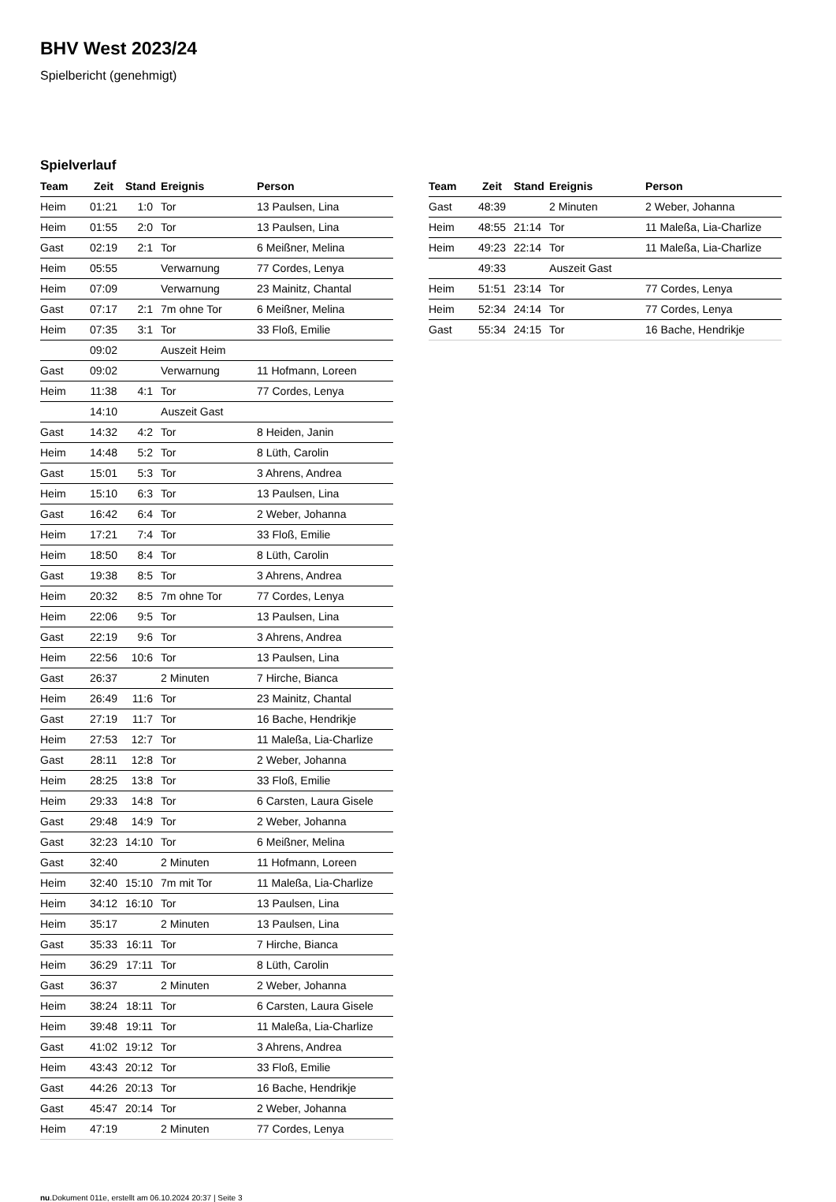BHV West 2023/24
Spielbericht (genehmigt)
Spielverlauf
| Team | Zeit | Stand | Ereignis | Person |
| --- | --- | --- | --- | --- |
| Heim | 01:21 | 1:0 | Tor | 13 Paulsen, Lina |
| Heim | 01:55 | 2:0 | Tor | 13 Paulsen, Lina |
| Gast | 02:19 | 2:1 | Tor | 6 Meißner, Melina |
| Heim | 05:55 | | Verwarnung | 77 Cordes, Lenya |
| Heim | 07:09 | | Verwarnung | 23 Mainitz, Chantal |
| Gast | 07:17 | 2:1 | 7m ohne Tor | 6 Meißner, Melina |
| Heim | 07:35 | 3:1 | Tor | 33 Floß, Emilie |
| | 09:02 | | Auszeit Heim | |
| Gast | 09:02 | | Verwarnung | 11 Hofmann, Loreen |
| Heim | 11:38 | 4:1 | Tor | 77 Cordes, Lenya |
| | 14:10 | | Auszeit Gast | |
| Gast | 14:32 | 4:2 | Tor | 8 Heiden, Janin |
| Heim | 14:48 | 5:2 | Tor | 8 Lüth, Carolin |
| Gast | 15:01 | 5:3 | Tor | 3 Ahrens, Andrea |
| Heim | 15:10 | 6:3 | Tor | 13 Paulsen, Lina |
| Gast | 16:42 | 6:4 | Tor | 2 Weber, Johanna |
| Heim | 17:21 | 7:4 | Tor | 33 Floß, Emilie |
| Heim | 18:50 | 8:4 | Tor | 8 Lüth, Carolin |
| Gast | 19:38 | 8:5 | Tor | 3 Ahrens, Andrea |
| Heim | 20:32 | 8:5 | 7m ohne Tor | 77 Cordes, Lenya |
| Heim | 22:06 | 9:5 | Tor | 13 Paulsen, Lina |
| Gast | 22:19 | 9:6 | Tor | 3 Ahrens, Andrea |
| Heim | 22:56 | 10:6 | Tor | 13 Paulsen, Lina |
| Gast | 26:37 | | 2 Minuten | 7 Hirche, Bianca |
| Heim | 26:49 | 11:6 | Tor | 23 Mainitz, Chantal |
| Gast | 27:19 | 11:7 | Tor | 16 Bache, Hendrikje |
| Heim | 27:53 | 12:7 | Tor | 11 Maleßa, Lia-Charlize |
| Gast | 28:11 | 12:8 | Tor | 2 Weber, Johanna |
| Heim | 28:25 | 13:8 | Tor | 33 Floß, Emilie |
| Heim | 29:33 | 14:8 | Tor | 6 Carsten, Laura Gisele |
| Gast | 29:48 | 14:9 | Tor | 2 Weber, Johanna |
| Gast | 32:23 | 14:10 | Tor | 6 Meißner, Melina |
| Gast | 32:40 | | 2 Minuten | 11 Hofmann, Loreen |
| Heim | 32:40 | 15:10 | 7m mit Tor | 11 Maleßa, Lia-Charlize |
| Heim | 34:12 | 16:10 | Tor | 13 Paulsen, Lina |
| Heim | 35:17 | | 2 Minuten | 13 Paulsen, Lina |
| Gast | 35:33 | 16:11 | Tor | 7 Hirche, Bianca |
| Heim | 36:29 | 17:11 | Tor | 8 Lüth, Carolin |
| Gast | 36:37 | | 2 Minuten | 2 Weber, Johanna |
| Heim | 38:24 | 18:11 | Tor | 6 Carsten, Laura Gisele |
| Heim | 39:48 | 19:11 | Tor | 11 Maleßa, Lia-Charlize |
| Gast | 41:02 | 19:12 | Tor | 3 Ahrens, Andrea |
| Heim | 43:43 | 20:12 | Tor | 33 Floß, Emilie |
| Gast | 44:26 | 20:13 | Tor | 16 Bache, Hendrikje |
| Gast | 45:47 | 20:14 | Tor | 2 Weber, Johanna |
| Heim | 47:19 | | 2 Minuten | 77 Cordes, Lenya |
| Team | Zeit | Stand | Ereignis | Person |
| --- | --- | --- | --- | --- |
| Gast | 48:39 | | 2 Minuten | 2 Weber, Johanna |
| Heim | 48:55 | 21:14 | Tor | 11 Maleßa, Lia-Charlize |
| Heim | 49:23 | 22:14 | Tor | 11 Maleßa, Lia-Charlize |
| | 49:33 | | Auszeit Gast | |
| Heim | 51:51 | 23:14 | Tor | 77 Cordes, Lenya |
| Heim | 52:34 | 24:14 | Tor | 77 Cordes, Lenya |
| Gast | 55:34 | 24:15 | Tor | 16 Bache, Hendrikje |
nu.Dokument 011e, erstellt am 06.10.2024 20:37 | Seite 3